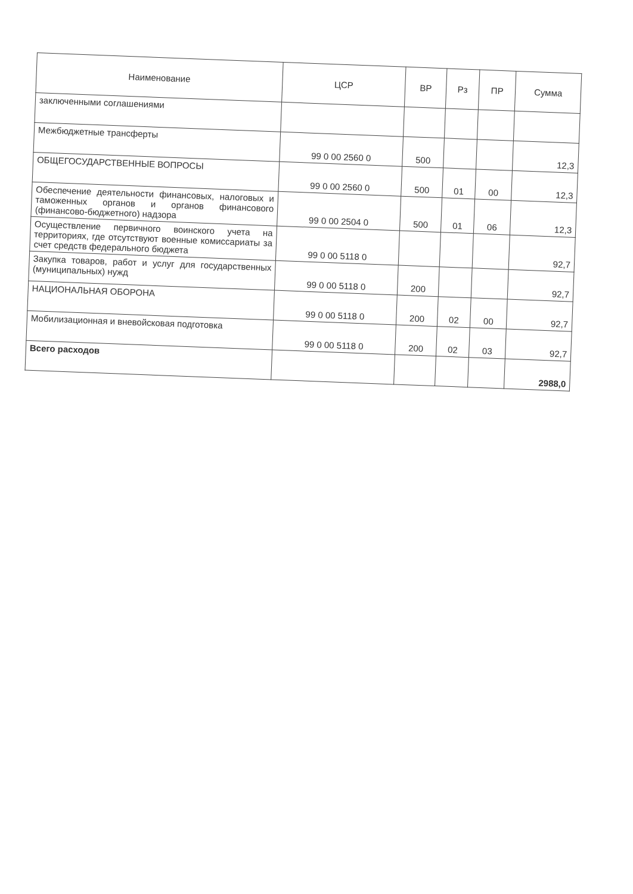| Наименование | ЦСР | ВР | Рз | ПР | Сумма |
| --- | --- | --- | --- | --- | --- |
| заключенными соглашениями | | | | | |
| Межбюджетные трансферты | 99 0 00 2560 0 | 500 | | | 12,3 |
| ОБЩЕГОСУДАРСТВЕННЫЕ ВОПРОСЫ | 99 0 00 2560 0 | 500 | 01 | 00 | 12,3 |
| Обеспечение деятельности финансовых, налоговых и таможенных органов и органов финансового (финансово-бюджетного) надзора | 99 0 00 2504 0 | 500 | 01 | 06 | 12,3 |
| Осуществление первичного воинского учета на территориях, где отсутствуют военные комиссариаты за счет средств федерального бюджета | 99 0 00 5118 0 | | | | 92,7 |
| Закупка товаров, работ и услуг для государственных (муниципальных) нужд | 99 0 00 5118 0 | 200 | | | 92,7 |
| НАЦИОНАЛЬНАЯ ОБОРОНА | 99 0 00 5118 0 | 200 | 02 | 00 | 92,7 |
| Мобилизационная и вневойсковая подготовка | 99 0 00 5118 0 | 200 | 02 | 03 | 92,7 |
| Всего расходов | | | | | 2988,0 |